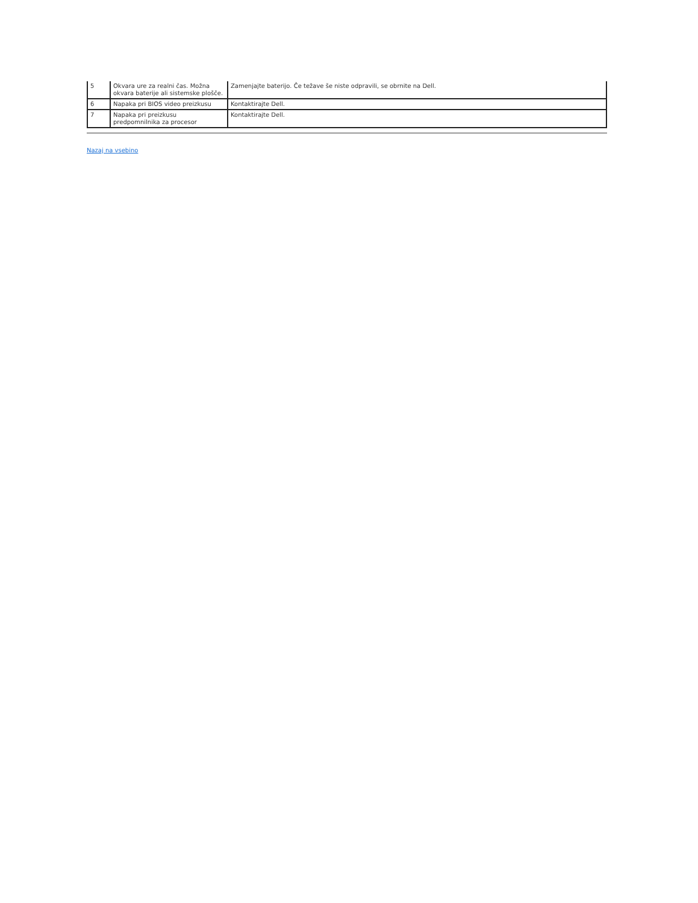| 5 | Okvara ure za realni čas. Možna okvara baterije ali sistemske plošče. | Zamenjajte baterijo. Če težave še niste odpravili, se obrnite na Dell. |
| 6 | Napaka pri BIOS video preizkusu | Kontaktirajte Dell. |
| 7 | Napaka pri preizkusu predpomnilnika za procesor | Kontaktirajte Dell. |
Nazaj na vsebino